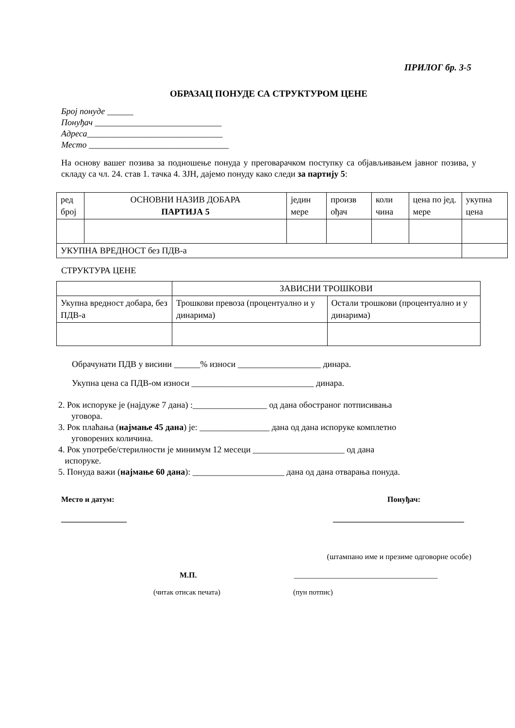ПРИЛОГ бр. 3-5
ОБРАЗАЦ ПОНУДЕ СА СТРУКТУРОМ ЦЕНЕ
Број понуде ______
Понуђач _____________________________
Адреса_______________________________
Место ________________________________
На основу вашег позива за подношење понуда у преговарачком поступку са објављивањем јавног позива, у складу са чл. 24. став 1. тачка 4. ЗЈН, дајемо понуду како следи за партију 5:
| ред број | ОСНОВНИ НАЗИВ ДОБАРА ПАРТИЈА 5 | једин мере | произв ођач | коли чина | цена по јед. мере | укупна цена |
| УКУПНА ВРЕДНОСТ без ПДВ-а | | | | | | |
СТРУКТУРА ЦЕНЕ
| | ЗАВИСНИ ТРОШКОВИ | |
| Укупна вредност добара, без ПДВ-а | Трошкови превоза (процентуално и у динарима) | Остали трошкови (процентуално и у динарима) |
Обрачунати ПДВ у висини ______% износи ___________________ динара.
Укупна цена са ПДВ-ом износи ____________________________ динара.
2. Рок испоруке је (најдуже 7 дана) :_________________ од дана обостраног потписивања
уговора.
3. Рок плаћања (најмање 45 дана) је: ________________ дана од дана испоруке комплетно
уговорених количина.
4. Рок употребе/стерилности је минимум 12 месеци _____________________ од дана
испоруке.
5. Понуда важи (најмање 60 дана): _____________________ дана од дана отварања понуда.
Место и датум: Понуђач:
_______________ ______________________________
(штампано име и презиме одговорне особе)
М.П. _____________________________________
(читак отисак печата) (пун потпис)